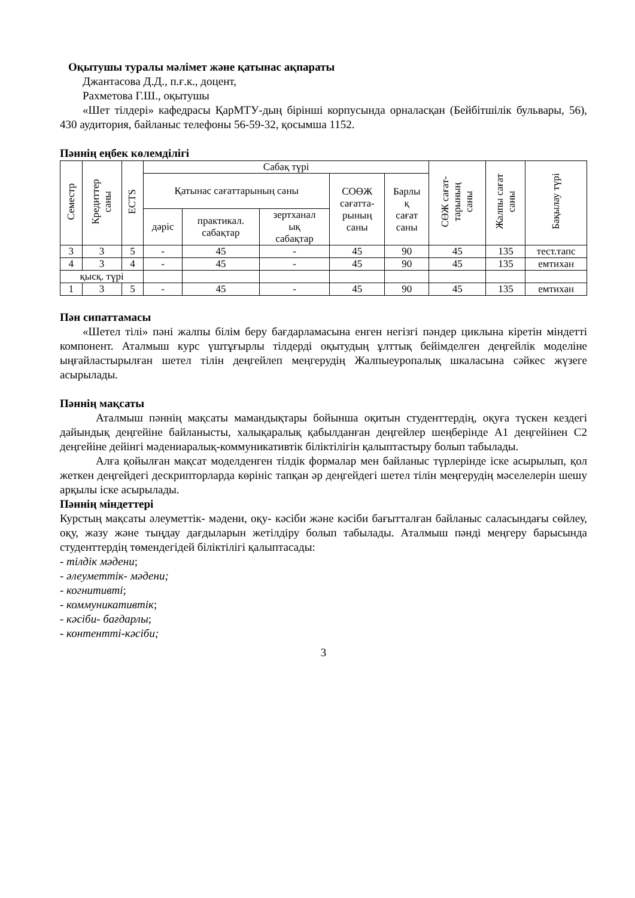Оқытушы туралы мәлімет және қатынас ақпараты
Джантасова Д.Д., п.ғ.к., доцент,
Рахметова Г.Ш., оқытушы
«Шет тілдері» кафедрасы ҚарМТУ-дың бірінші корпусында орналасқан (Бейбітшілік бульвары, 56), 430 аудитория, байланыс телефоны 56-59-32, қосымша 1152.
Пәннің еңбек көлемділігі
| Семестр | Кредиттер саны | ECTS | Сабақ түрі | | | | | СӨЖ сағат- тарының саны | Жалпы сағат саны | Бақылау түрі |
| --- | --- | --- | --- | --- | --- | --- | --- | --- | --- | --- |
| | | | Қатынас сағаттарының саны | | | СОӨЖ сағатта- рының саны | Барлы қ сағат саны | | | |
| | | | дәріс | практикал. сабақтар | зертханал ық сабақтар | | | | | |
| 3 | 3 | 5 | - | 45 | - | 45 | 90 | 45 | 135 | тест.тапс |
| 4 | 3 | 4 | - | 45 | - | 45 | 90 | 45 | 135 | емтихан |
| қысқ. түрі | | | | | | | | | | |
| 1 | 3 | 5 | - | 45 | - | 45 | 90 | 45 | 135 | емтихан |
Пән сипаттамасы
«Шетел тілі» пәні жалпы білім беру бағдарламасына енген негізгі пәндер циклына кіретін міндетті компонент. Аталмыш курс үштұғырлы тілдерді оқытудың ұлттық бейімделген деңгейлік моделіне ыңғайластырылған шетел тілін деңгейлеп меңгерудің Жалпыеуропалық шкаласына сәйкес жүзеге асырылады.
Пәннің мақсаты
Аталмыш пәннің мақсаты мамандықтары бойынша оқитын студенттердің, оқуға түскен кездегі дайындық деңгейіне байланысты, халықаралық қабылданған деңгейлер шеңберінде А1 деңгейінен С2 деңгейіне дейінгі мәдениаралық-коммуникативтік біліктілігін қалыптастыру болып табылады.
Алға қойылған мақсат моделденген тілдік формалар мен байланыс түрлерінде іске асырылып, қол жеткен деңгейдегі дескрипторларда көрініс тапқан әр деңгейдегі шетел тілін меңгерудің мәселелерін шешу арқылы іске асырылады.
Пәннің міндеттері
Курстың мақсаты әлеуметтік- мәдени, оқу- кәсіби және кәсіби бағытталған байланыс саласындағы сөйлеу, оқу, жазу және тыңдау дағдыларын жетілдіру болып табылады. Аталмыш пәнді меңгеру барысында студенттердің төмендегідей біліктілігі қалыптасады:
- тілдік мәдени;
- әлеуметтік- мәдени;
- когнитивті;
- коммуникативтік;
- кәсіби- бағдарлы;
- контентті-кәсіби;
3